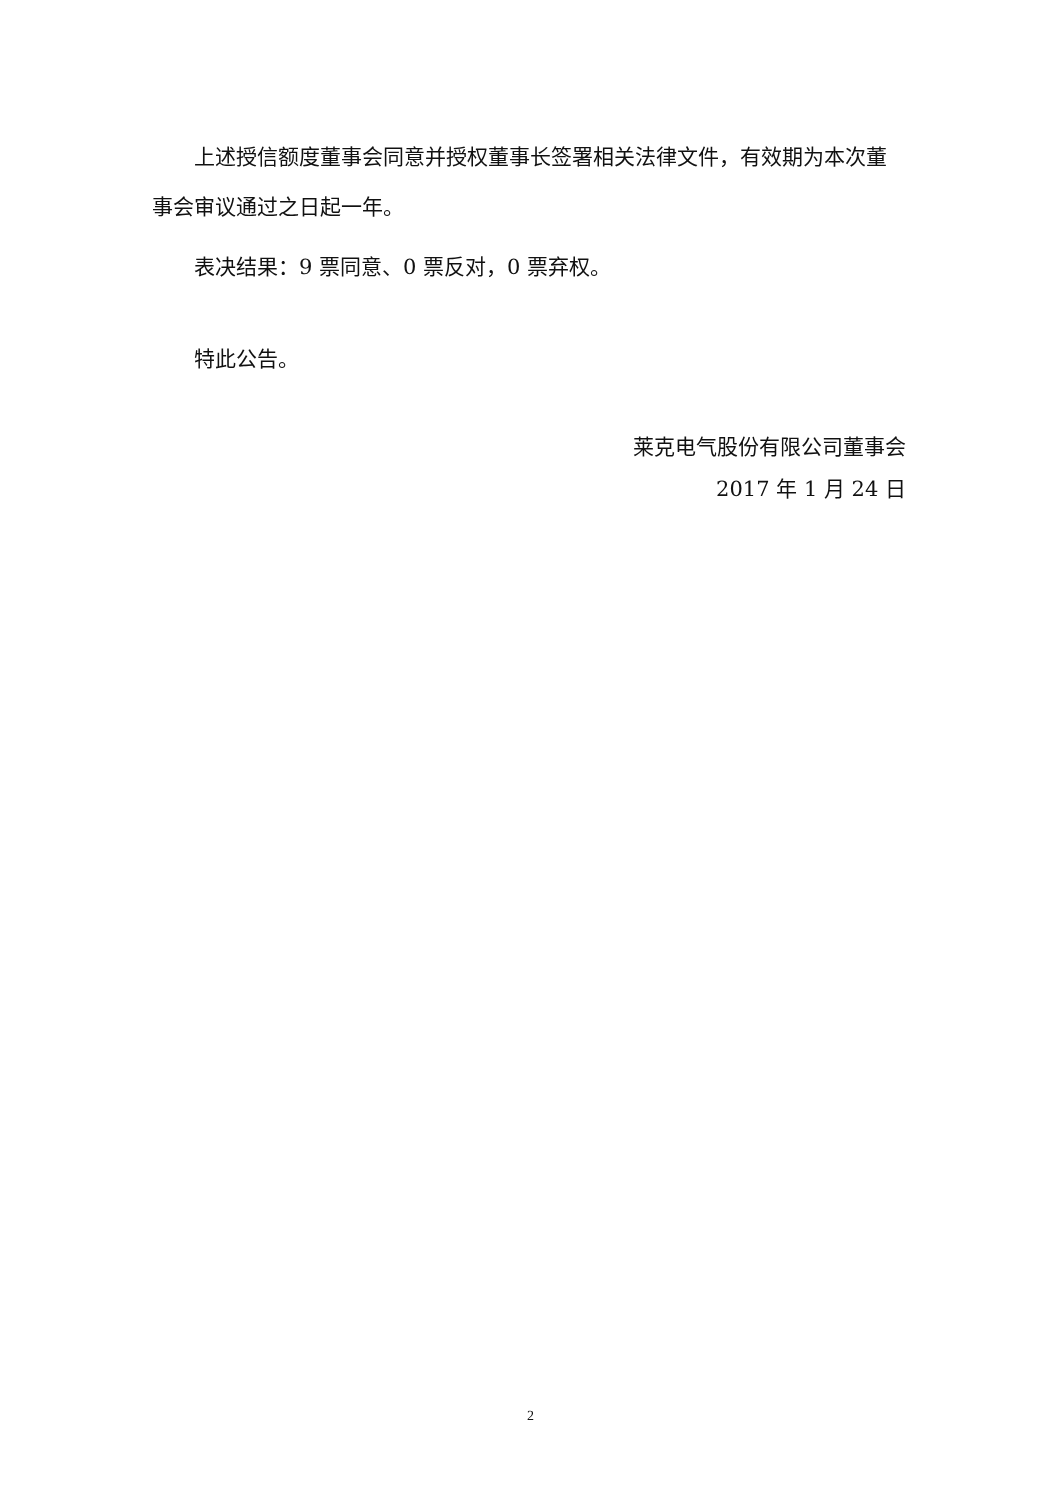上述授信额度董事会同意并授权董事长签署相关法律文件，有效期为本次董事会审议通过之日起一年。
表决结果：9 票同意、0 票反对，0 票弃权。
特此公告。
莱克电气股份有限公司董事会
2017 年 1 月 24 日
2